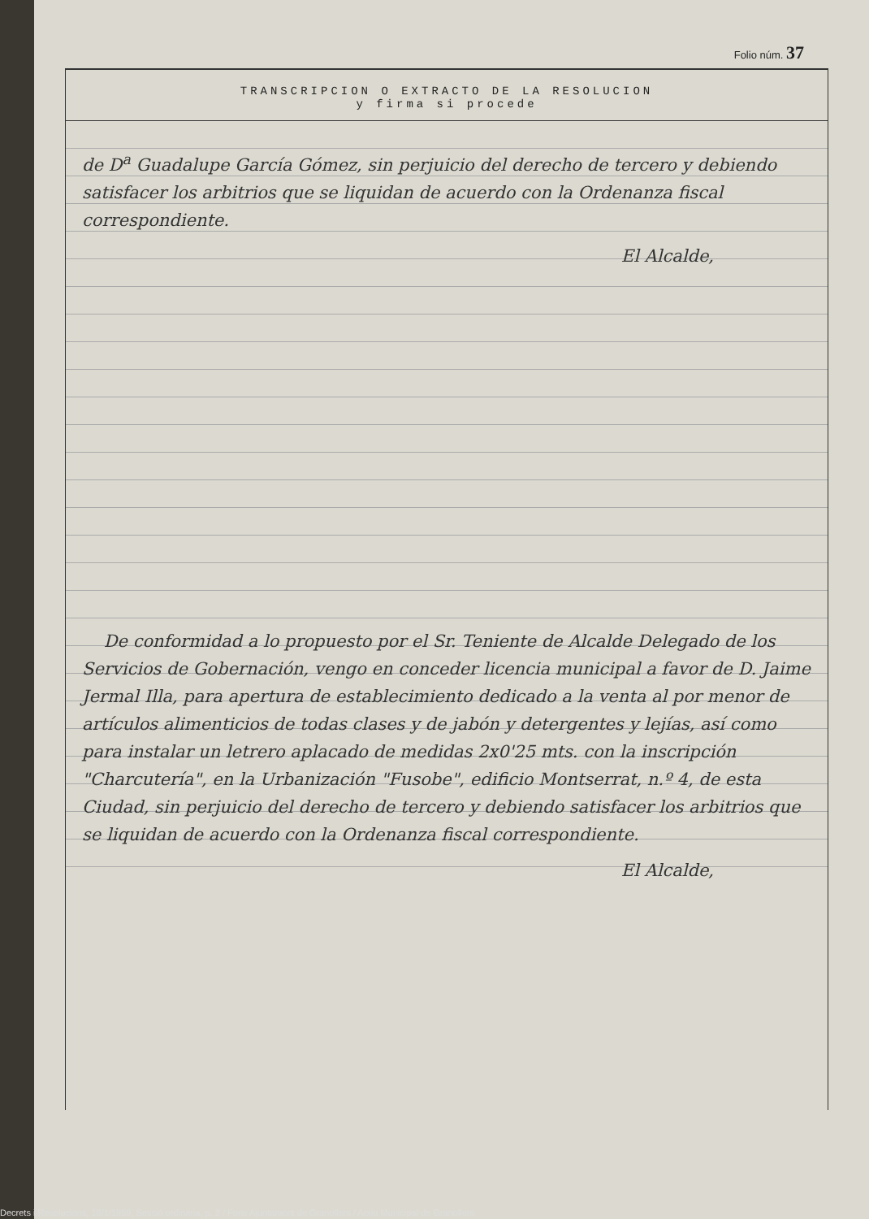Folio núm. 37
TRANSCRIPCION O EXTRACTO DE LA RESOLUCION
y firma si procede
de D<sup>a</sup> Guadalupe García Gómez, sin perjuicio del derecho de tercero y debiendo satisfacer los arbitrios que se liquidan de acuerdo con la Ordenanza fiscal correspondiente.
El Alcalde,
De conformidad a lo propuesto por el Sr. Teniente de Alcalde Delegado de los Servicios de Gobernación, vengo en conceder licencia municipal a favor de D. Jaime Jermal Illa, para apertura de establecimiento dedicado a la venta al por menor de artículos alimenticios de todas clases y de jabón y detergentes y lejías, así como para instalar un letrero aplacado de medidas 2x0'25 mts. con la inscripción "Charcutería", en la Urbanización "Fusobe", edificio Montserrat, n.º 4, de esta Ciudad, sin perjuicio del derecho de tercero y debiendo satisfacer los arbitrios que se liquidan de acuerdo con la Ordenanza fiscal correspondiente.
El Alcalde,
Decrets i Resolucions, 18/1/1969, Sessió ordinària, p. 2 / Fons Ajuntament de Granollers / Arxiu Municipal de Granollers